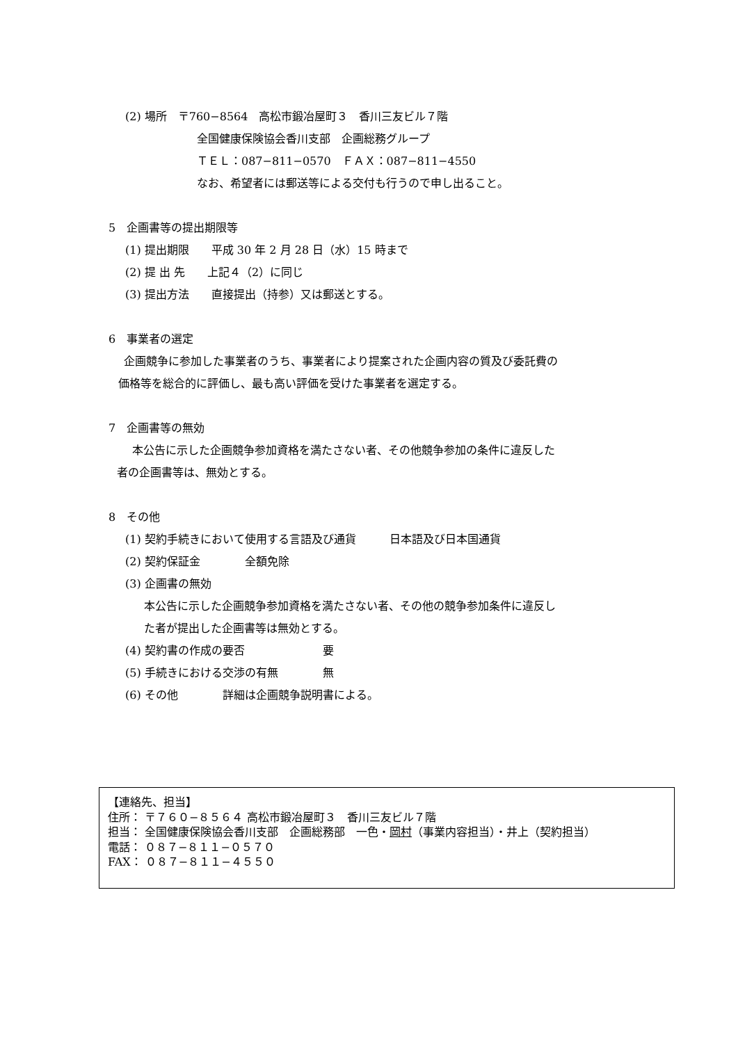(2) 場所　〒760−8564　高松市鍛冶屋町３　香川三友ビル７階
全国健康保険協会香川支部　企画総務グループ
ＴＥＬ：087−811−0570　ＦＡＸ：087−811−4550
なお、希望者には郵送等による交付も行うので申し出ること。
5　企画書等の提出期限等
(1) 提出期限　　平成 30 年 2 月 28 日（水）15 時まで
(2) 提 出 先　　上記４（2）に同じ
(3) 提出方法　　直接提出（持参）又は郵送とする。
6　事業者の選定
企画競争に参加した事業者のうち、事業者により提案された企画内容の質及び委託費の
価格等を総合的に評価し、最も高い評価を受けた事業者を選定する。
7　企画書等の無効
本公告に示した企画競争参加資格を満たさない者、その他競争参加の条件に違反した
者の企画書等は、無効とする。
8　その他
(1) 契約手続きにおいて使用する言語及び通貨　　　日本語及び日本国通貨
(2) 契約保証金　　　　全額免除
(3) 企画書の無効
本公告に示した企画競争参加資格を満たさない者、その他の競争参加条件に違反し
た者が提出した企画書等は無効とする。
(4) 契約書の作成の要否　　　　　　　要
(5) 手続きにおける交渉の有無　　　　無
(6) その他　　　　詳細は企画競争説明書による。
【連絡先、担当】
住所： 〒７６０−８５６４ 高松市鍛冶屋町３　香川三友ビル７階
担当： 全国健康保険協会香川支部　企画総務部　一色・岡村（事業内容担当）・井上（契約担当）
電話： ０８７−８１１−０５７０
FAX： ０８７−８１１−４５５０